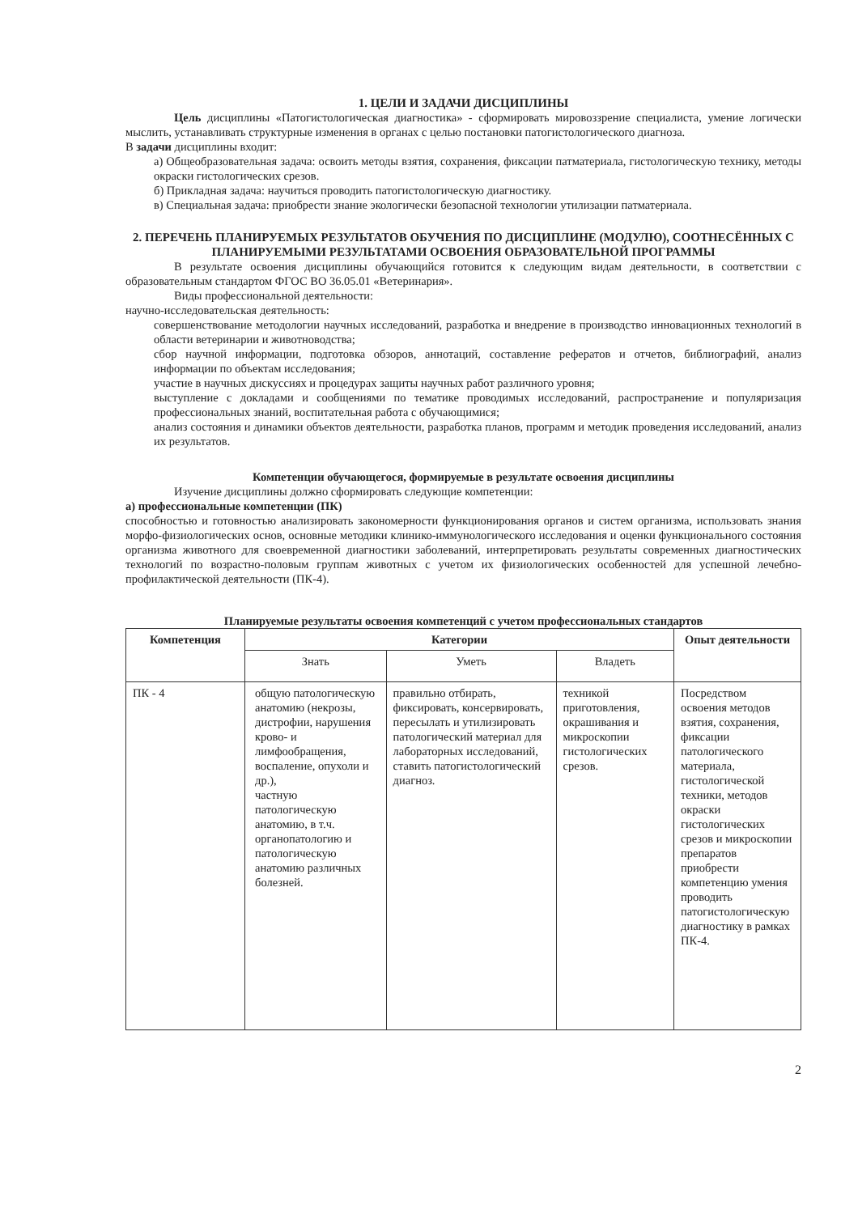1. ЦЕЛИ И ЗАДАЧИ ДИСЦИПЛИНЫ
Цель дисциплины «Патогистологическая диагностика» - сформировать мировоззрение специалиста, умение логически мыслить, устанавливать структурные изменения в органах с целью постановки патогистологического диагноза.
В задачи дисциплины входит:
а) Общеобразовательная задача: освоить методы взятия, сохранения, фиксации патматериала, гистологическую технику, методы окраски гистологических срезов.
б) Прикладная задача: научиться проводить патогистологическую диагностику.
в) Специальная задача: приобрести знание экологически безопасной технологии утилизации патматериала.
2. ПЕРЕЧЕНЬ ПЛАНИРУЕМЫХ РЕЗУЛЬТАТОВ ОБУЧЕНИЯ ПО ДИСЦИПЛИНЕ (МОДУЛЮ), СООТНЕСЁННЫХ С ПЛАНИРУЕМЫМИ РЕЗУЛЬТАТАМИ ОСВОЕНИЯ ОБРАЗОВАТЕЛЬНОЙ ПРОГРАММЫ
В результате освоения дисциплины обучающийся готовится к следующим видам деятельности, в соответствии с образовательным стандартом ФГОС ВО 36.05.01 «Ветеринария».
Виды профессиональной деятельности:
научно-исследовательская деятельность:
совершенствование методологии научных исследований, разработка и внедрение в производство инновационных технологий в области ветеринарии и животноводства;
сбор научной информации, подготовка обзоров, аннотаций, составление рефератов и отчетов, библиографий, анализ информации по объектам исследования;
участие в научных дискуссиях и процедурах защиты научных работ различного уровня;
выступление с докладами и сообщениями по тематике проводимых исследований, распространение и популяризация профессиональных знаний, воспитательная работа с обучающимися;
анализ состояния и динамики объектов деятельности, разработка планов, программ и методик проведения исследований, анализ их результатов.
Компетенции обучающегося, формируемые в результате освоения дисциплины
Изучение дисциплины должно сформировать следующие компетенции:
а) профессиональные компетенции (ПК)
способностью и готовностью анализировать закономерности функционирования органов и систем организма, использовать знания морфо-физиологических основ, основные методики клинико-иммунологического исследования и оценки функционального состояния организма животного для своевременной диагностики заболеваний, интерпретировать результаты современных диагностических технологий по возрастно-половым группам животных с учетом их физиологических особенностей для успешной лечебно-профилактической деятельности (ПК-4).
Планируемые результаты освоения компетенций с учетом профессиональных стандартов
| Компетенция | Категории | | | Опыт деятельности |
| --- | --- | --- | --- | --- |
| | Знать | Уметь | Владеть | |
| ПК - 4 | общую патологическую анатомию (некрозы, дистрофии, нарушения крово- и лимфообращения, воспаление, опухоли и др.), частную патологическую анатомию, в т.ч. органопатологию и патологическую анатомию различных болезней. | правильно отбирать, фиксировать, консервировать, пересылать и утилизировать патологический материал для лабораторных исследований, ставить патогистологический диагноз. | техникой приготовления, окрашивания и микроскопии гистологических срезов. | Посредством освоения методов взятия, сохранения, фиксации патологического материала, гистологической техники, методов окраски гистологических срезов и микроскопии препаратов приобрести компетенцию умения проводить патогистологическую диагностику в рамках ПК-4. |
2